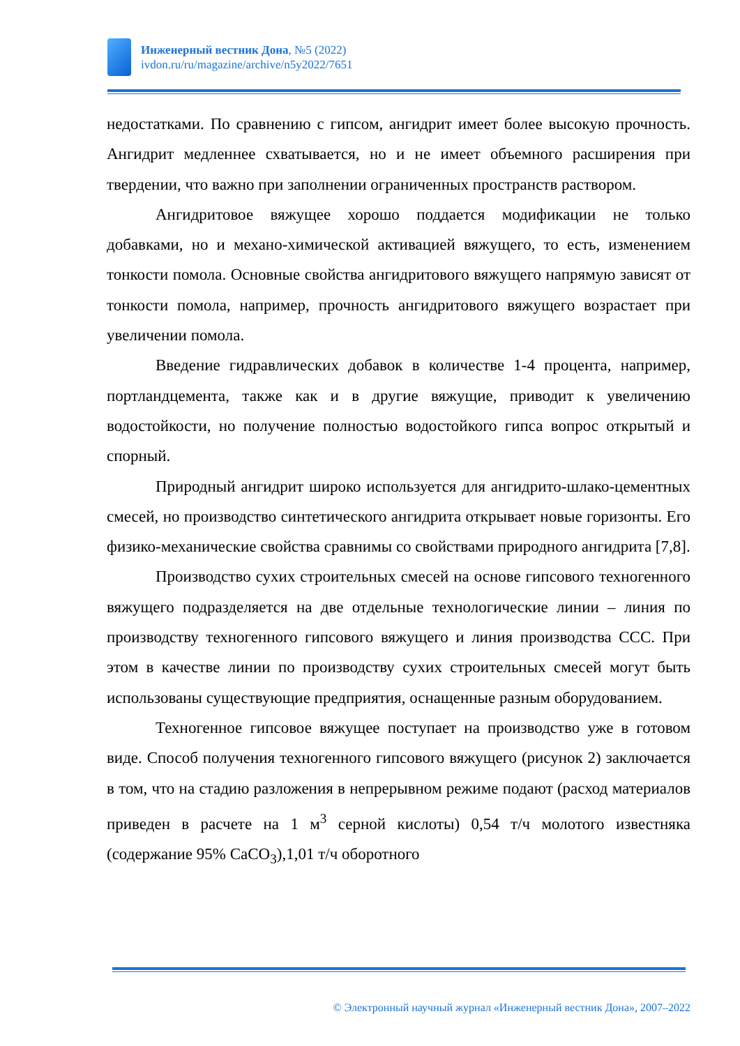Инженерный вестник Дона, №5 (2022)
ivdon.ru/ru/magazine/archive/n5y2022/7651
недостатками. По сравнению с гипсом, ангидрит имеет более высокую прочность. Ангидрит медленнее схватывается, но и не имеет объемного расширения при твердении, что важно при заполнении ограниченных пространств раствором.
Ангидритовое вяжущее хорошо поддается модификации не только добавками, но и механо-химической активацией вяжущего, то есть, изменением тонкости помола. Основные свойства ангидритового вяжущего напрямую зависят от тонкости помола, например, прочность ангидритового вяжущего возрастает при увеличении помола.
Введение гидравлических добавок в количестве 1-4 процента, например, портландцемента, также как и в другие вяжущие, приводит к увеличению водостойкости, но получение полностью водостойкого гипса вопрос открытый и спорный.
Природный ангидрит широко используется для ангидрито-шлако-цементных смесей, но производство синтетического ангидрита открывает новые горизонты. Его физико-механические свойства сравнимы со свойствами природного ангидрита [7,8].
Производство сухих строительных смесей на основе гипсового техногенного вяжущего подразделяется на две отдельные технологические линии – линия по производству техногенного гипсового вяжущего и линия производства ССС. При этом в качестве линии по производству сухих строительных смесей могут быть использованы существующие предприятия, оснащенные разным оборудованием.
Техногенное гипсовое вяжущее поступает на производство уже в готовом виде. Способ получения техногенного гипсового вяжущего (рисунок 2) заключается в том, что на стадию разложения в непрерывном режиме подают (расход материалов приведен в расчете на 1 м<sup>3</sup> серной кислоты) 0,54 т/ч молотого известняка (содержание 95% CaCO<sub>3</sub>),1,01 т/ч оборотного
© Электронный научный журнал «Инженерный вестник Дона», 2007–2022